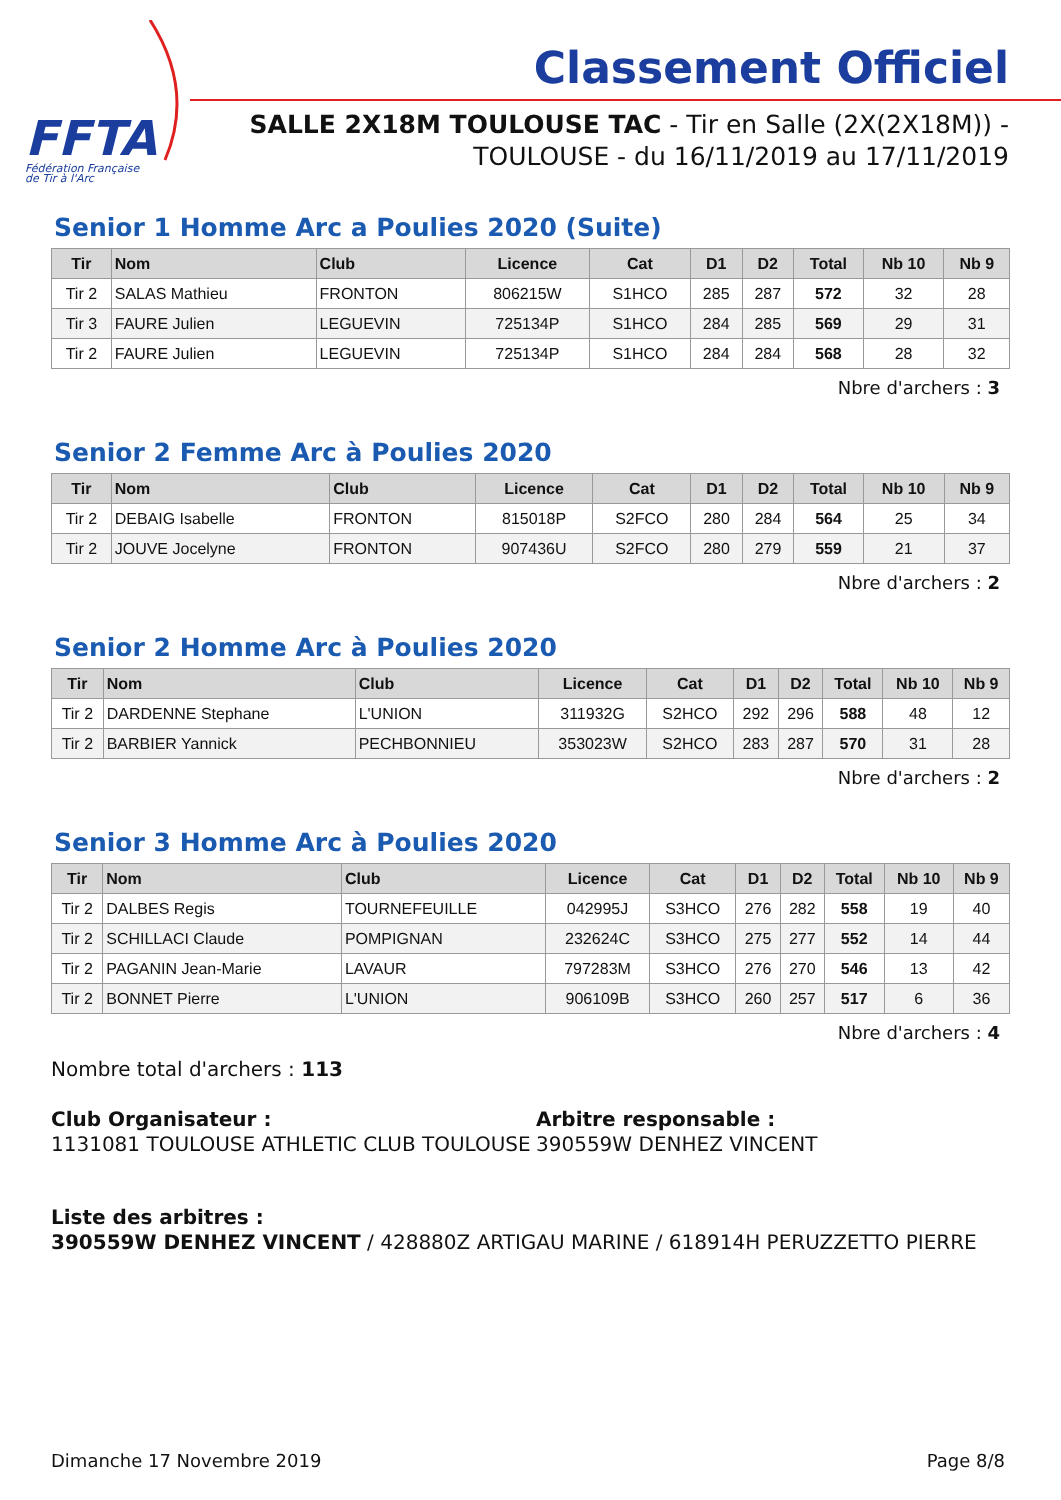FFTA
Fédération Française
de Tir à l'Arc
Classement Officiel
SALLE 2X18M TOULOUSE TAC - Tir en Salle (2X(2X18M)) -
TOULOUSE - du 16/11/2019 au 17/11/2019
Senior 1 Homme Arc a Poulies 2020 (Suite)
| Tir | Nom | Club | Licence | Cat | D1 | D2 | Total | Nb 10 | Nb 9 |
| --- | --- | --- | --- | --- | --- | --- | --- | --- | --- |
| Tir 2 | SALAS Mathieu | FRONTON | 806215W | S1HCO | 285 | 287 | 572 | 32 | 28 |
| Tir 3 | FAURE Julien | LEGUEVIN | 725134P | S1HCO | 284 | 285 | 569 | 29 | 31 |
| Tir 2 | FAURE Julien | LEGUEVIN | 725134P | S1HCO | 284 | 284 | 568 | 28 | 32 |
Nbre d'archers : 3
Senior 2 Femme Arc à Poulies 2020
| Tir | Nom | Club | Licence | Cat | D1 | D2 | Total | Nb 10 | Nb 9 |
| --- | --- | --- | --- | --- | --- | --- | --- | --- | --- |
| Tir 2 | DEBAIG Isabelle | FRONTON | 815018P | S2FCO | 280 | 284 | 564 | 25 | 34 |
| Tir 2 | JOUVE Jocelyne | FRONTON | 907436U | S2FCO | 280 | 279 | 559 | 21 | 37 |
Nbre d'archers : 2
Senior 2 Homme Arc à Poulies 2020
| Tir | Nom | Club | Licence | Cat | D1 | D2 | Total | Nb 10 | Nb 9 |
| --- | --- | --- | --- | --- | --- | --- | --- | --- | --- |
| Tir 2 | DARDENNE Stephane | L'UNION | 311932G | S2HCO | 292 | 296 | 588 | 48 | 12 |
| Tir 2 | BARBIER Yannick | PECHBONNIEU | 353023W | S2HCO | 283 | 287 | 570 | 31 | 28 |
Nbre d'archers : 2
Senior 3 Homme Arc à Poulies 2020
| Tir | Nom | Club | Licence | Cat | D1 | D2 | Total | Nb 10 | Nb 9 |
| --- | --- | --- | --- | --- | --- | --- | --- | --- | --- |
| Tir 2 | DALBES Regis | TOURNEFEUILLE | 042995J | S3HCO | 276 | 282 | 558 | 19 | 40 |
| Tir 2 | SCHILLACI Claude | POMPIGNAN | 232624C | S3HCO | 275 | 277 | 552 | 14 | 44 |
| Tir 2 | PAGANIN Jean-Marie | LAVAUR | 797283M | S3HCO | 276 | 270 | 546 | 13 | 42 |
| Tir 2 | BONNET Pierre | L'UNION | 906109B | S3HCO | 260 | 257 | 517 | 6 | 36 |
Nbre d'archers : 4
Nombre total d'archers : 113
Club Organisateur :
1131081 TOULOUSE ATHLETIC CLUB TOULOUSE
Arbitre responsable :
390559W DENHEZ VINCENT
Liste des arbitres :
390559W DENHEZ VINCENT / 428880Z ARTIGAU MARINE / 618914H PERUZZETTO PIERRE
Dimanche 17 Novembre 2019 Page 8/8